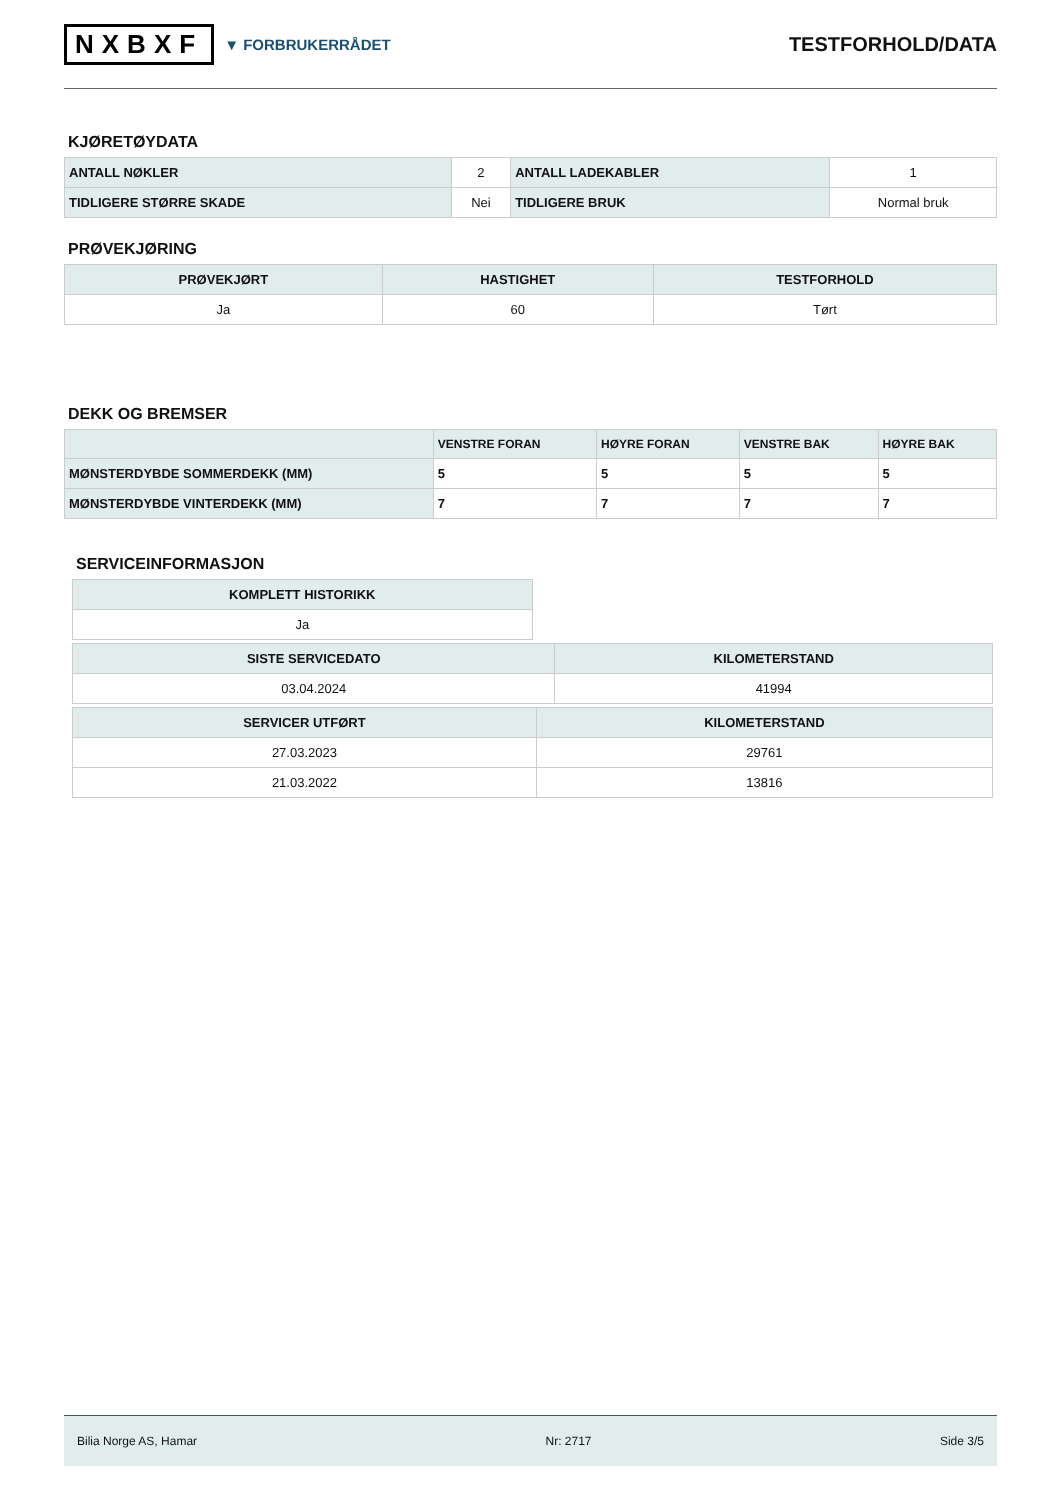NXBXF ▼ FORBRUKERRÅDET
TESTFORHOLD/DATA
KJØRETØYDATA
| ANTALL NØKLER | 2 | ANTALL LADEKABLER | 1 |
| TIDLIGERE STØRRE SKADE | Nei | TIDLIGERE BRUK | Normal bruk |
PRØVEKJØRING
| PRØVEKJØRT | HASTIGHET | TESTFORHOLD |
| --- | --- | --- |
| Ja | 60 | Tørt |
DEKK OG BREMSER
| | VENSTRE FORAN | HØYRE FORAN | VENSTRE BAK | HØYRE BAK |
| --- | --- | --- | --- | --- |
| MØNSTERDYBDE SOMMERDEKK (MM) | 5 | 5 | 5 | 5 |
| MØNSTERDYBDE VINTERDEKK (MM) | 7 | 7 | 7 | 7 |
SERVICEINFORMASJON
| KOMPLETT HISTORIKK |
| --- |
| Ja |
| SISTE SERVICEDATO | KILOMETERSTAND |
| --- | --- |
| 03.04.2024 | 41994 |
| SERVICER UTFØRT | KILOMETERSTAND |
| --- | --- |
| 27.03.2023 | 29761 |
| 21.03.2022 | 13816 |
Bilia Norge AS, Hamar Nr: 2717 Side 3/5